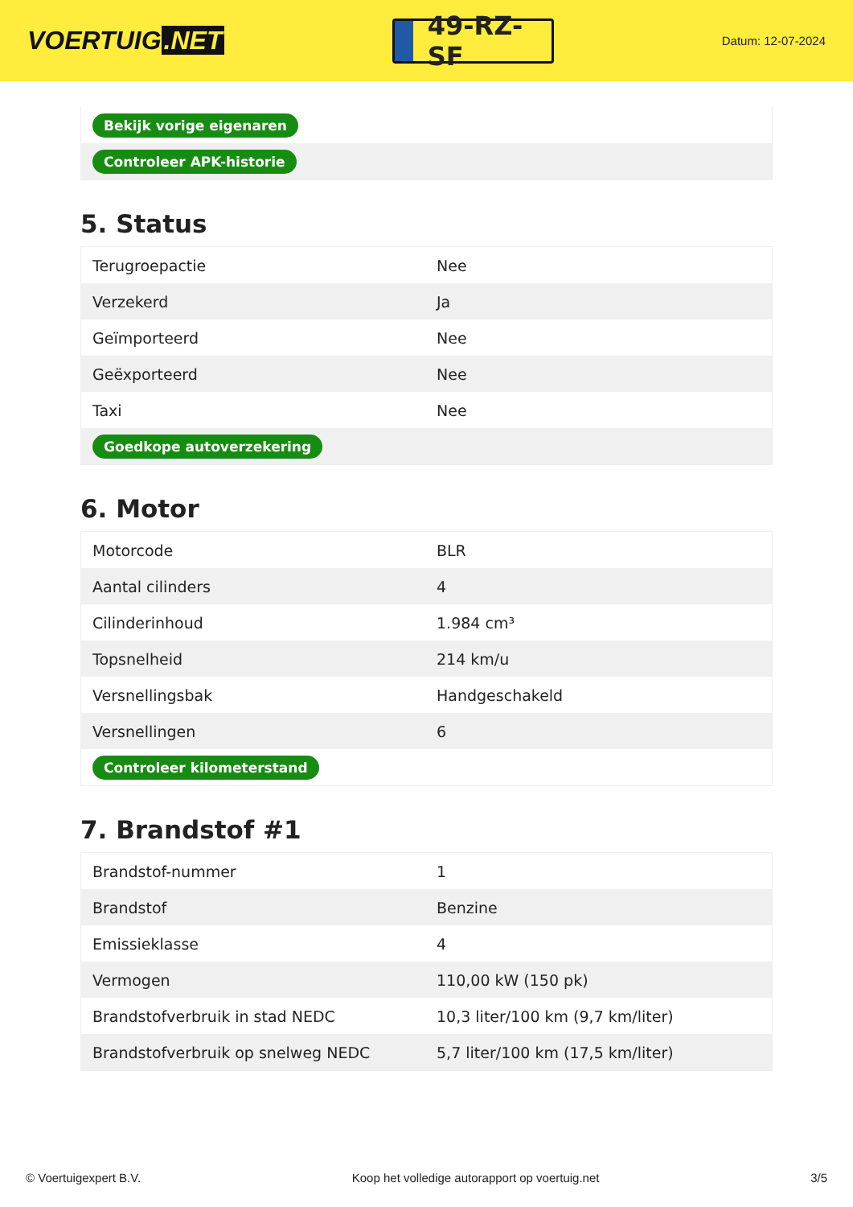VOERTUIG.NET
49-RZ-SF
Datum: 12-07-2024
| Bekijk vorige eigenaren |
| Controleer APK-historie |
5. Status
| Terugroepactie | Nee |
| Verzekerd | Ja |
| Geïmporteerd | Nee |
| Geëxporteerd | Nee |
| Taxi | Nee |
| Goedkope autoverzekering | |
6. Motor
| Motorcode | BLR |
| Aantal cilinders | 4 |
| Cilinderinhoud | 1.984 cm³ |
| Topsnelheid | 214 km/u |
| Versnellingsbak | Handgeschakeld |
| Versnellingen | 6 |
| Controleer kilometerstand | |
7. Brandstof #1
| Brandstof-nummer | 1 |
| Brandstof | Benzine |
| Emissieklasse | 4 |
| Vermogen | 110,00 kW (150 pk) |
| Brandstofverbruik in stad NEDC | 10,3 liter/100 km (9,7 km/liter) |
| Brandstofverbruik op snelweg NEDC | 5,7 liter/100 km (17,5 km/liter) |
© Voertuigexpert B.V. Koop het volledige autorapport op voertuig.net 3/5